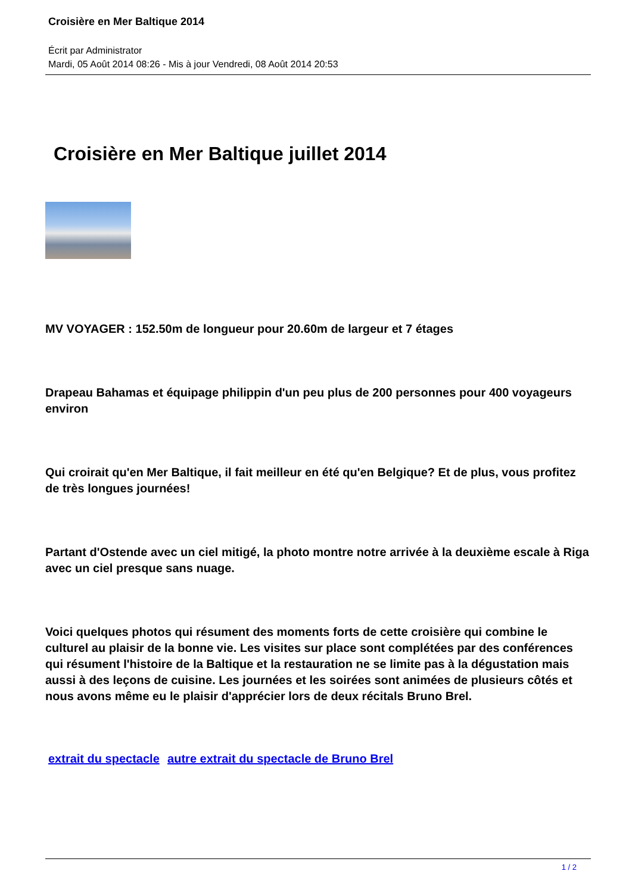Croisière en Mer Baltique 2014
Écrit par Administrator
Mardi, 05 Août 2014 08:26 - Mis à jour Vendredi, 08 Août 2014 20:53
Croisière en Mer Baltique juillet 2014
MV VOYAGER : 152.50m de longueur pour 20.60m de largeur et 7 étages
Drapeau Bahamas et équipage philippin d'un peu plus de 200 personnes pour 400 voyageurs environ
Qui croirait qu'en Mer Baltique, il fait meilleur en été qu'en Belgique? Et de plus, vous profitez de très longues journées!
Partant d'Ostende avec un ciel mitigé, la photo montre notre arrivée à la deuxième escale à Riga avec un ciel presque sans nuage.
Voici quelques photos qui résument des moments forts de cette croisière qui combine le culturel au plaisir de la bonne vie. Les visites sur place sont complétées par des conférences qui résument l'histoire de la Baltique et la restauration ne se limite pas à la dégustation mais aussi à des leçons de cuisine. Les journées et les soirées sont animées de plusieurs côtés et nous avons même eu le plaisir d'apprécier lors de deux récitals Bruno Brel.
extrait du spectacle autre extrait du spectacle de Bruno Brel
1 / 2